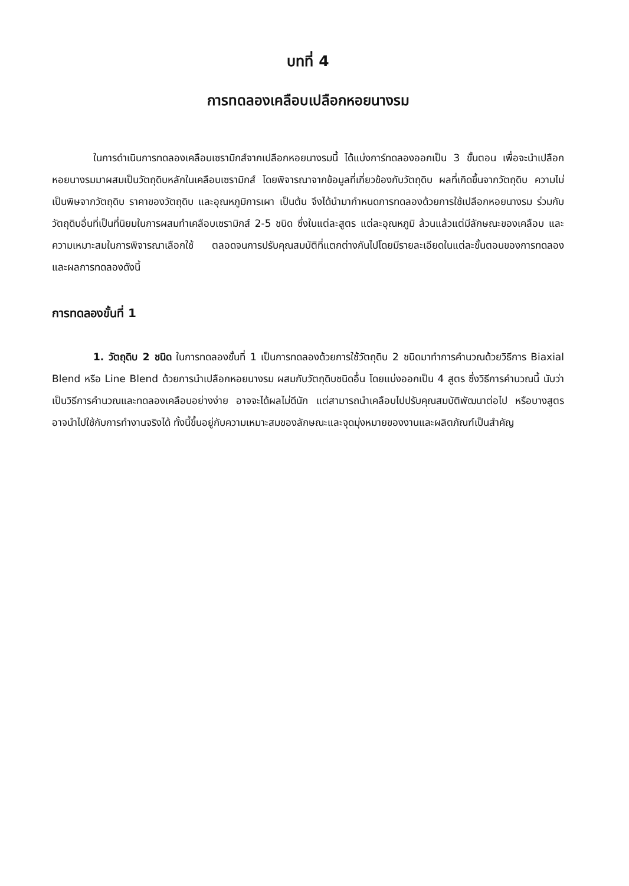บทที่ 4
การทดลองเคลือบเปลือกหอยนางรม
ในการดำเนินการทดลองเคลือบเซรามิกส์จากเปลือกหอยนางรมนี้ ได้แบ่งการ์ทดลองออกเป็น 3 ขั้นตอน เพื่อจะนำเปลือกหอยนางรมมาผสมเป็นวัตถุดิบหลักในเคลือบเซรามิกส์ โดยพิจารณาจากข้อมูลที่เกี่ยวข้องกับวัตถุดิบ ผลที่เกิดขึ้นจากวัตถุดิบ ความไม่เป็นพิษจากวัตถุดิบ ราคาของวัตถุดิบ และอุณหภูมิการเผา เป็นต้น จึงได้นำมากำหนดการทดลองด้วยการใช้เปลือกหอยนางรม ร่วมกับวัตถุดิบอื่นที่เป็นที่นิยมในการผสมทำเคลือบเซรามิกส์ 2-5 ชนิด ซึ่งในแต่ละสูตร แต่ละอุณหภูมิ ล้วนแล้วแต่มีลักษณะของเคลือบ และความเหมาะสมในการพิจารณาเลือกใช้ ตลอดจนการปรับคุณสมบัติที่แตกต่างกันไปโดยมีรายละเอียดในแต่ละขั้นตอนของการทดลองและผลการทดลองดังนี้
การทดลองขั้นที่ 1
1. วัตถุดิบ 2 ชนิด ในการทดลองขั้นที่ 1 เป็นการทดลองด้วยการใช้วัตถุดิบ 2 ชนิดมาทำการคำนวณด้วยวิธีการ Biaxial Blend หรือ Line Blend ด้วยการนำเปลือกหอยนางรม ผสมกับวัตถุดิบชนิดอื่น โดยแบ่งออกเป็น 4 สูตร ซึ่งวิธีการคำนวณนี้ นับว่าเป็นวิธีการคำนวณและทดลองเคลือบอย่างง่าย อาจจะได้ผลไม่ดีนัก แต่สามารถนำเคลือบไปปรับคุณสมบัติพัฒนาต่อไป หรือบางสูตร อาจนำไปใช้กับการทำงานจริงได้ ทั้งนี้ขึ้นอยู่กับความเหมาะสมของลักษณะและจุดมุ่งหมายของงานและผลิตภัณฑ์เป็นสำคัญ